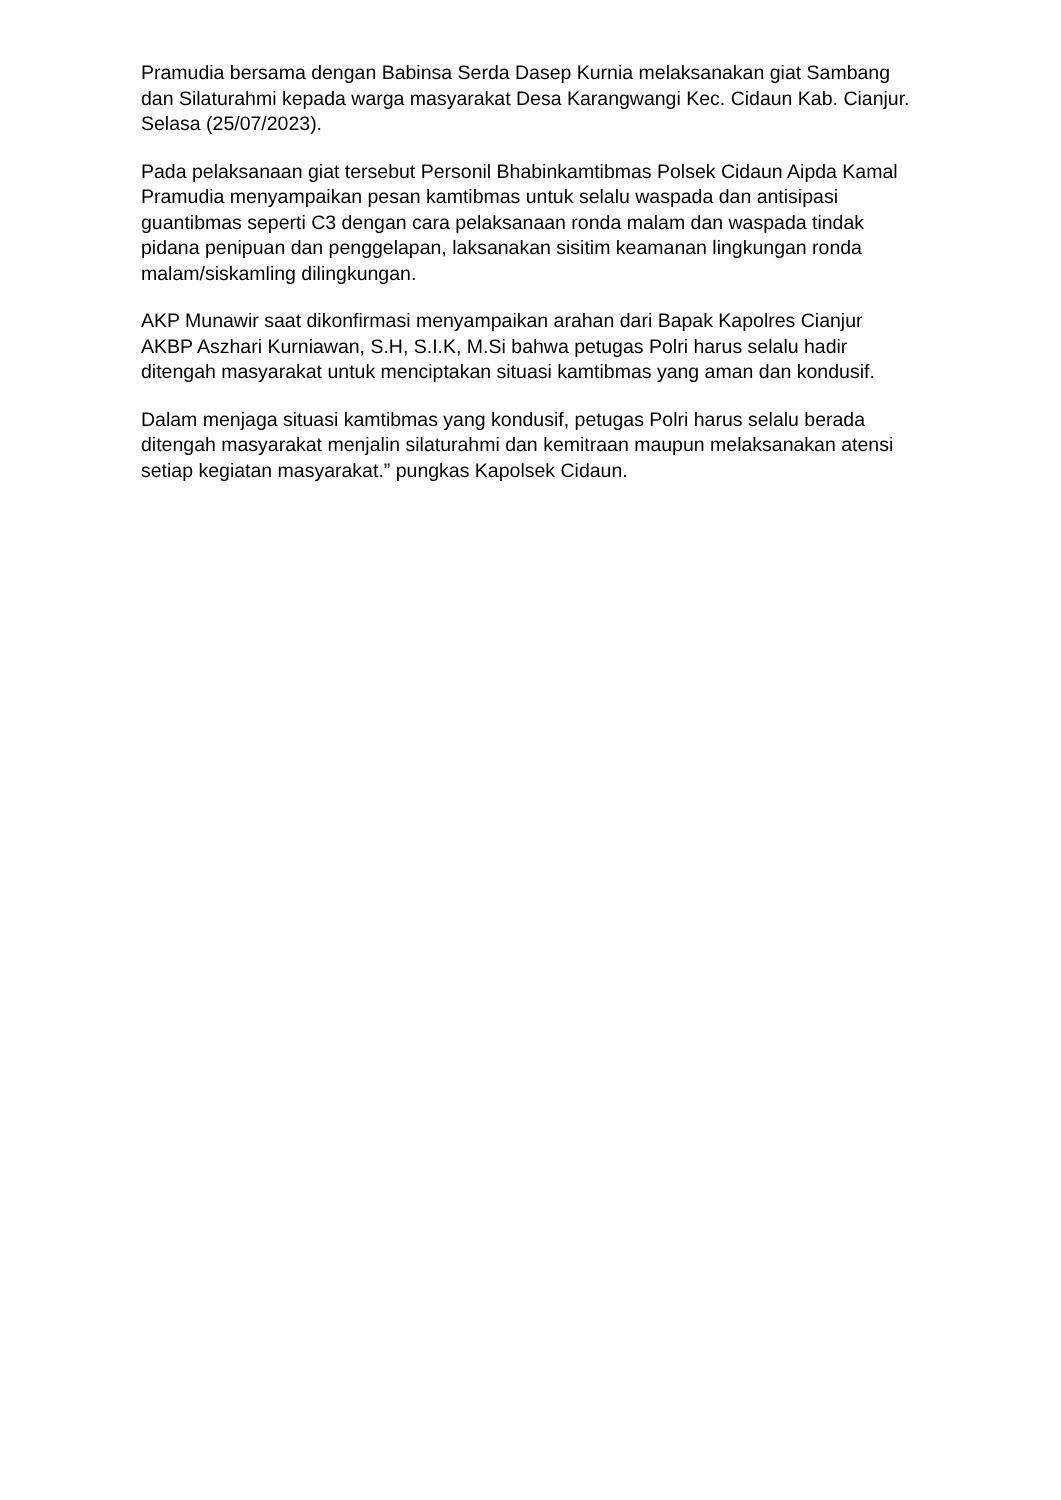Pramudia bersama dengan Babinsa Serda Dasep Kurnia melaksanakan giat Sambang dan Silaturahmi kepada warga masyarakat Desa Karangwangi Kec. Cidaun Kab. Cianjur. Selasa (25/07/2023).
Pada pelaksanaan giat tersebut Personil Bhabinkamtibmas Polsek Cidaun Aipda Kamal Pramudia menyampaikan pesan kamtibmas untuk selalu waspada dan antisipasi guantibmas seperti C3 dengan cara pelaksanaan ronda malam dan waspada tindak pidana penipuan dan penggelapan, laksanakan sisitim keamanan lingkungan ronda malam/siskamling dilingkungan.
AKP Munawir saat dikonfirmasi menyampaikan arahan dari Bapak Kapolres Cianjur AKBP Aszhari Kurniawan, S.H, S.I.K, M.Si bahwa petugas Polri harus selalu hadir ditengah masyarakat untuk menciptakan situasi kamtibmas yang aman dan kondusif.
Dalam menjaga situasi kamtibmas yang kondusif, petugas Polri harus selalu berada ditengah masyarakat menjalin silaturahmi dan kemitraan maupun melaksanakan atensi setiap kegiatan masyarakat.” pungkas Kapolsek Cidaun.